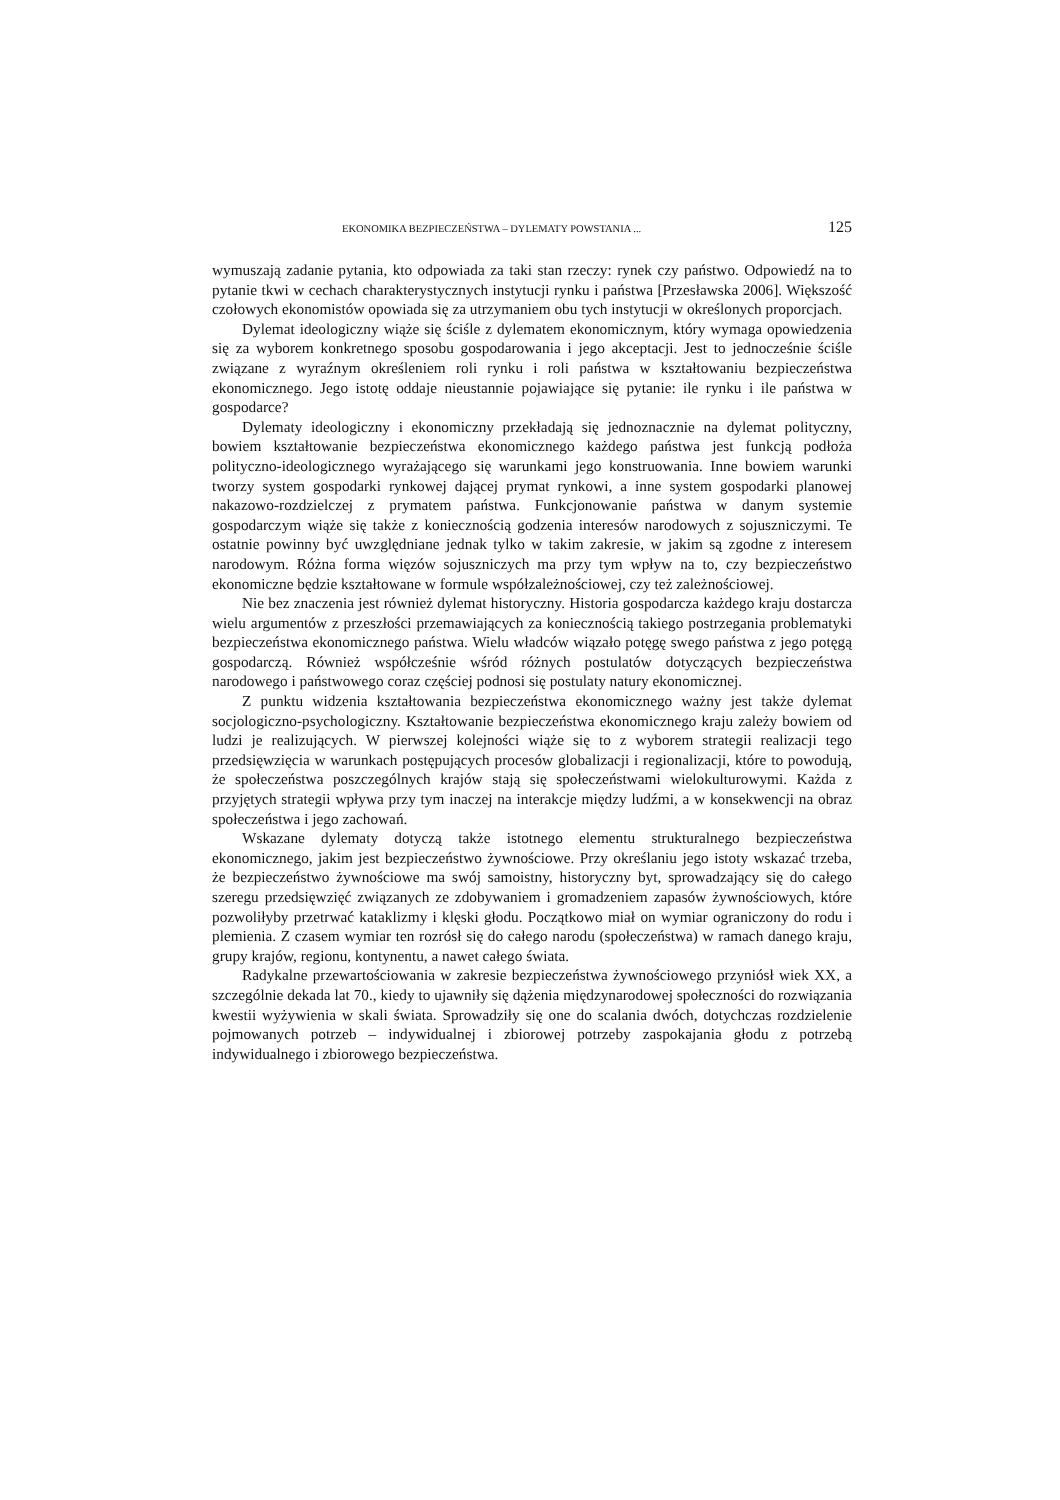EKONOMIKA BEZPIECZEŃSTWA – DYLEMATY POWSTANIA ... 125
wymuszają zadanie pytania, kto odpowiada za taki stan rzeczy: rynek czy państwo. Odpowiedź na to pytanie tkwi w cechach charakterystycznych instytucji rynku i państwa [Przesławska 2006]. Większość czołowych ekonomistów opowiada się za utrzymaniem obu tych instytucji w określonych proporcjach.
Dylemat ideologiczny wiąże się ściśle z dylematem ekonomicznym, który wymaga opowiedzenia się za wyborem konkretnego sposobu gospodarowania i jego akceptacji. Jest to jednocześnie ściśle związane z wyraźnym określeniem roli rynku i roli państwa w kształtowaniu bezpieczeństwa ekonomicznego. Jego istotę oddaje nieustannie pojawiające się pytanie: ile rynku i ile państwa w gospodarce?
Dylematy ideologiczny i ekonomiczny przekładają się jednoznacznie na dylemat polityczny, bowiem kształtowanie bezpieczeństwa ekonomicznego każdego państwa jest funkcją podłoża polityczno-ideologicznego wyrażającego się warunkami jego konstruowania. Inne bowiem warunki tworzy system gospodarki rynkowej dającej prymat rynkowi, a inne system gospodarki planowej nakazowo-rozdzielczej z prymatem państwa. Funkcjonowanie państwa w danym systemie gospodarczym wiąże się także z koniecznością godzenia interesów narodowych z sojuszniczymi. Te ostatnie powinny być uwzględniane jednak tylko w takim zakresie, w jakim są zgodne z interesem narodowym. Różna forma więzów sojuszniczych ma przy tym wpływ na to, czy bezpieczeństwo ekonomiczne będzie kształtowane w formule współzależnościowej, czy też zależnościowej.
Nie bez znaczenia jest również dylemat historyczny. Historia gospodarcza każdego kraju dostarcza wielu argumentów z przeszłości przemawiających za koniecznością takiego postrzegania problematyki bezpieczeństwa ekonomicznego państwa. Wielu władców wiązało potęgę swego państwa z jego potęgą gospodarczą. Również współcześnie wśród różnych postulatów dotyczących bezpieczeństwa narodowego i państwowego coraz częściej podnosi się postulaty natury ekonomicznej.
Z punktu widzenia kształtowania bezpieczeństwa ekonomicznego ważny jest także dylemat socjologiczno-psychologiczny. Kształtowanie bezpieczeństwa ekonomicznego kraju zależy bowiem od ludzi je realizujących. W pierwszej kolejności wiąże się to z wyborem strategii realizacji tego przedsięwzięcia w warunkach postępujących procesów globalizacji i regionalizacji, które to powodują, że społeczeństwa poszczególnych krajów stają się społeczeństwami wielokulturowymi. Każda z przyjętych strategii wpływa przy tym inaczej na interakcje między ludźmi, a w konsekwencji na obraz społeczeństwa i jego zachowań.
Wskazane dylematy dotyczą także istotnego elementu strukturalnego bezpieczeństwa ekonomicznego, jakim jest bezpieczeństwo żywnościowe. Przy określaniu jego istoty wskazać trzeba, że bezpieczeństwo żywnościowe ma swój samoistny, historyczny byt, sprowadzający się do całego szeregu przedsięwzięć związanych ze zdobywaniem i gromadzeniem zapasów żywnościowych, które pozwoliłyby przetrwać kataklizmy i klęski głodu. Początkowo miał on wymiar ograniczony do rodu i plemienia. Z czasem wymiar ten rozrósł się do całego narodu (społeczeństwa) w ramach danego kraju, grupy krajów, regionu, kontynentu, a nawet całego świata.
Radykalne przewartościowania w zakresie bezpieczeństwa żywnościowego przyniósł wiek XX, a szczególnie dekada lat 70., kiedy to ujawniły się dążenia międzynarodowej społeczności do rozwiązania kwestii wyżywienia w skali świata. Sprowadziły się one do scalania dwóch, dotychczas rozdzielenie pojmowanych potrzeb – indywidualnej i zbiorowej potrzeby zaspokajania głodu z potrzebą indywidualnego i zbiorowego bezpieczeństwa.